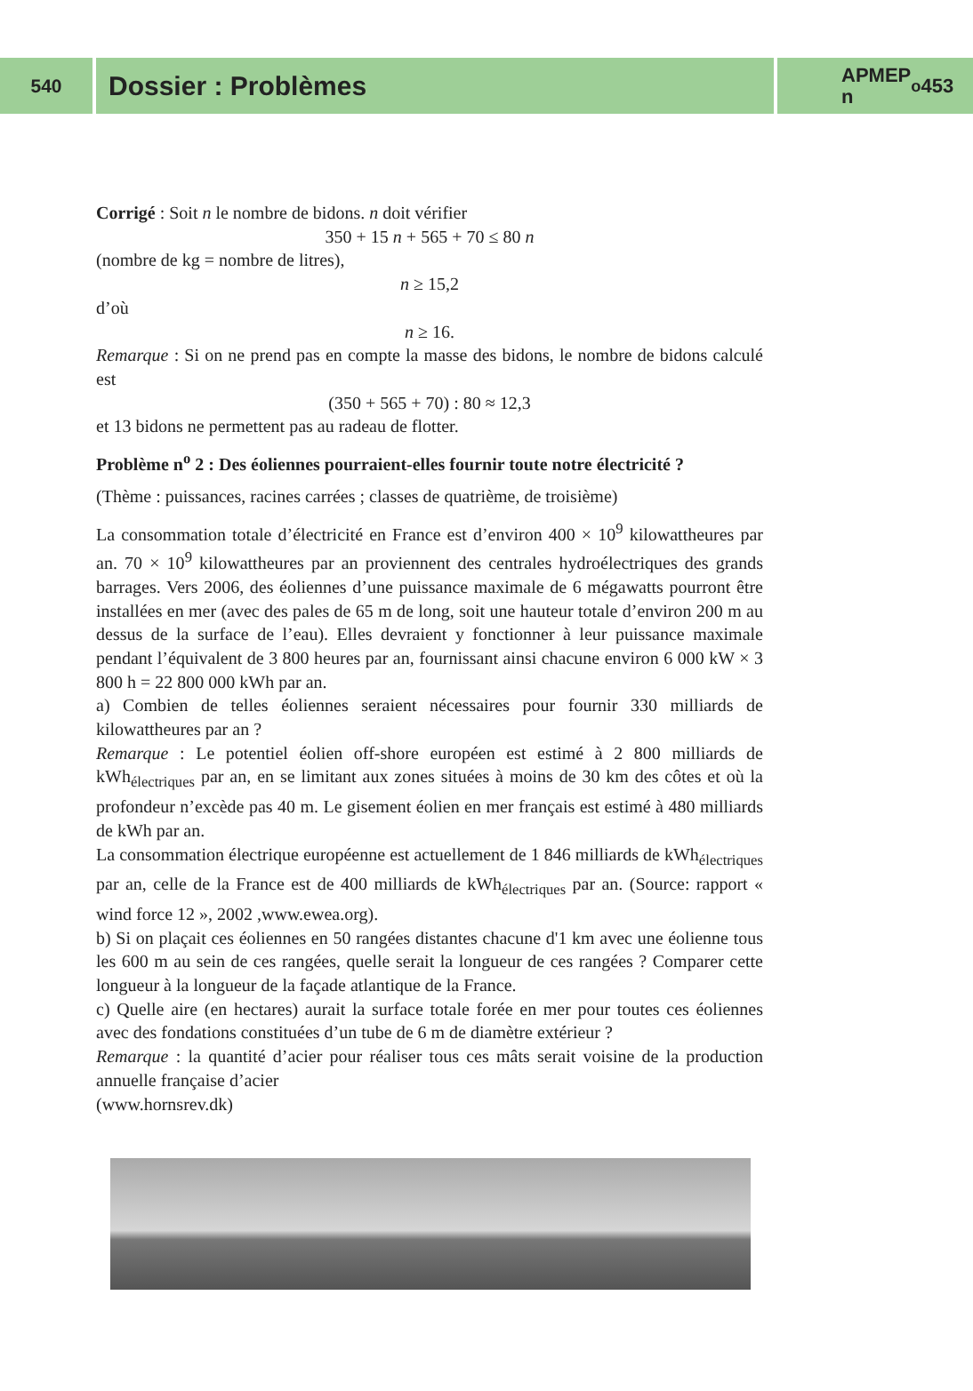540
Dossier : Problèmes
APMEP
n<sup>o</sup> 453
Corrigé : Soit n le nombre de bidons. n doit vérifier
350 + 15 n + 565 + 70 ≤ 80 n
(nombre de kg = nombre de litres),
n ≥ 15,2
d’où
n ≥ 16.
Remarque : Si on ne prend pas en compte la masse des bidons, le nombre de bidons calculé est
(350 + 565 + 70) : 80 ≈ 12,3
et 13 bidons ne permettent pas au radeau de flotter.
Problème n<sup>o</sup> 2 : Des éoliennes pourraient-elles fournir toute notre électricité ?
(Thème : puissances, racines carrées ; classes de quatrième, de troisième)
La consommation totale d’électricité en France est d’environ 400 × 10<sup>9</sup> kilowatt­heures par an. 70 × 10<sup>9</sup> kilowattheures par an proviennent des centrales hydro­électriques des grands barrages. Vers 2006, des éoliennes d’une puissance maximale de 6 mégawatts pourront être installées en mer (avec des pales de 65 m de long, soit une hauteur totale d’environ 200 m au dessus de la surface de l’eau). Elles devraient y fonctionner à leur puissance maximale pendant l’équivalent de 3 800 heures par an, fournissant ainsi chacune environ 6 000 kW × 3 800 h = 22 800 000 kWh par an.
a) Combien de telles éoliennes seraient nécessaires pour fournir 330 milliards de kilowattheures par an ?
Remarque : Le potentiel éolien off-shore européen est estimé à 2 800 milliards de kWh<sub>électriques</sub> par an, en se limitant aux zones situées à moins de 30 km des côtes et où la profondeur n’excède pas 40 m. Le gisement éolien en mer français est estimé à 480 milliards de kWh par an.
La consommation électrique européenne est actuellement de 1 846 milliards de kWh<sub>électriques</sub> par an, celle de la France est de 400 milliards de kWh<sub>électriques</sub> par an. (Source: rapport « wind force 12 », 2002 ,www.ewea.org).
b) Si on plaçait ces éoliennes en 50 rangées distantes chacune d'1 km avec une éolienne tous les 600 m au sein de ces rangées, quelle serait la longueur de ces rangées ? Comparer cette longueur à la longueur de la façade atlantique de la France.
c) Quelle aire (en hectares) aurait la surface totale forée en mer pour toutes ces éoliennes avec des fondations constituées d’un tube de 6 m de diamètre extérieur ?
Remarque : la quantité d’acier pour réaliser tous ces mâts serait voisine de la production annuelle française d’acier
(www.hornsrev.dk)